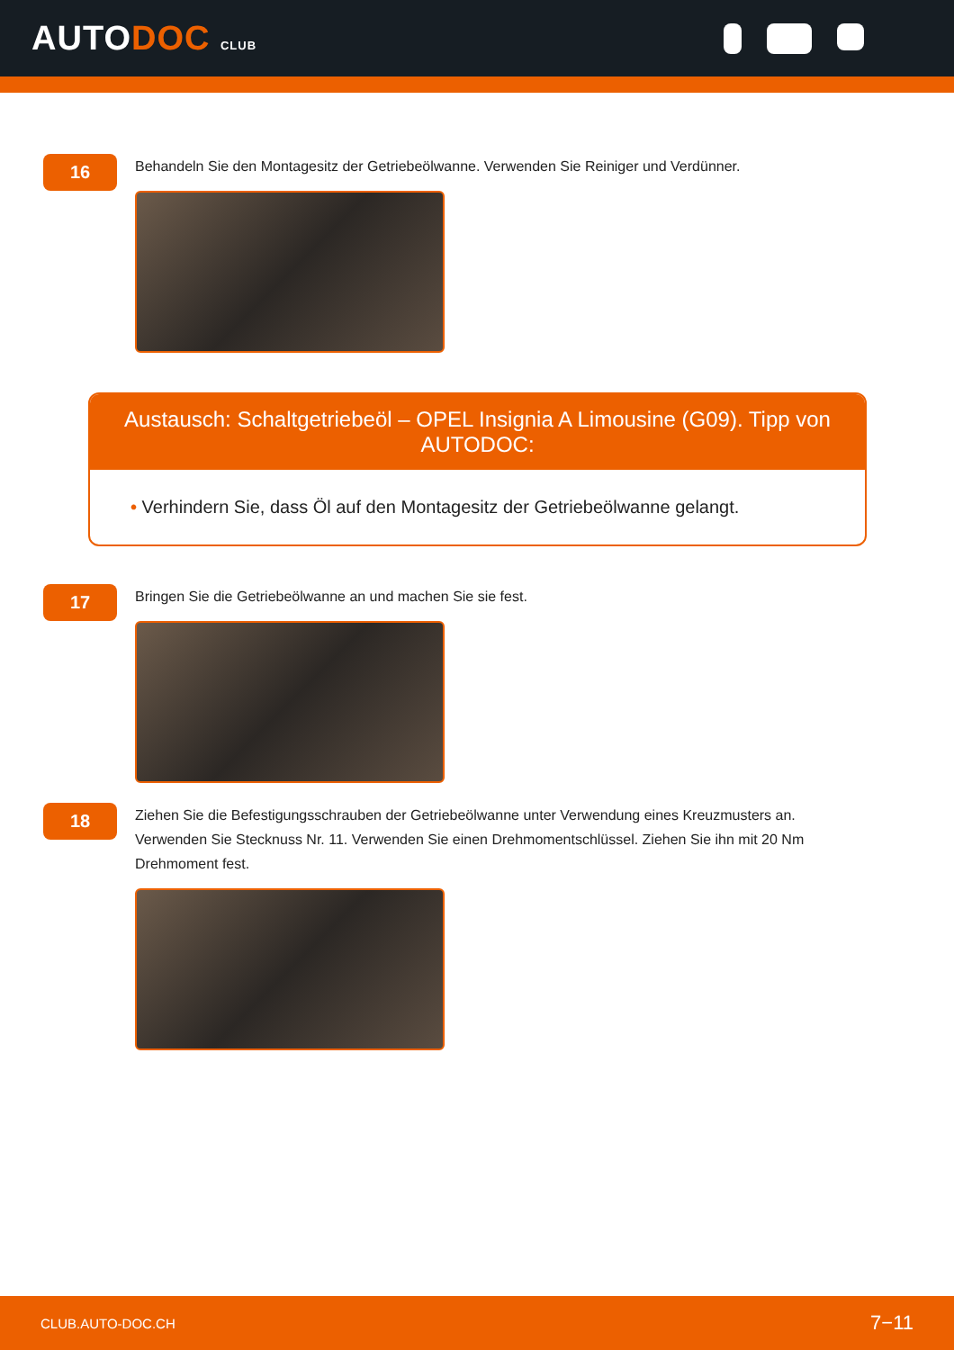AUTODOC CLUB
16
Behandeln Sie den Montagesitz der Getriebeölwanne. Verwenden Sie Reiniger und Verdünner.
Austausch: Schaltgetriebeöl – OPEL Insignia A Limousine (G09). Tipp von AUTODOC:
• Verhindern Sie, dass Öl auf den Montagesitz der Getriebeölwanne gelangt.
17
Bringen Sie die Getriebeölwanne an und machen Sie sie fest.
18
Ziehen Sie die Befestigungsschrauben der Getriebeölwanne unter Verwendung eines Kreuzmusters an. Verwenden Sie Stecknuss Nr. 11. Verwenden Sie einen Drehmomentschlüssel. Ziehen Sie ihn mit 20 Nm Drehmoment fest.
CLUB.AUTO-DOC.CH 7−11